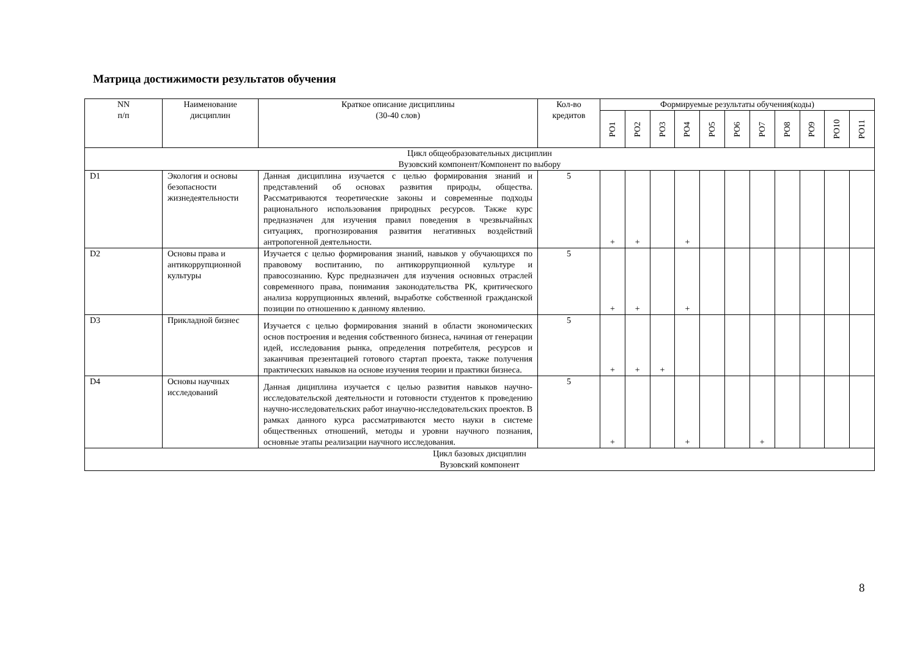Матрица достижимости результатов обучения
| NN п/п | Наименование дисциплин | Краткое описание дисциплины (30-40 слов) | Кол-во кредитов | Формируемые результаты обучения(коды) | | | | | | | | | | |
| --- | --- | --- | --- | --- | --- | --- | --- | --- | --- | --- | --- | --- | --- | --- |
| | | | | РО1 | РО2 | РО3 | РО4 | РО5 | РО6 | РО7 | РО8 | РО9 | РО10 | РО11 |
| Цикл общеобразовательных дисциплин Вузовский компонент/Компонент по выбору | | | | | | | | | | | | | | |
| D1 | Экология и основы безопасности жизнедеятельности | Данная дисциплина изучается с целью формирования знаний и представлений об основах развития природы, общества. Рассматриваются теоретические законы и современные подходы рационального использования природных ресурсов. Также курс предназначен для изучения правил поведения в чрезвычайных ситуациях, прогнозирования развития негативных воздействий антропогенной деятельности. | 5 | + | + | | + | | | | | | | |
| D2 | Основы права и антикоррупционной культуры | Изучается с целью формирования знаний, навыков у обучающихся по правовому воспитанию, по антикоррупционной культуре и правосознанию. Курс предназначен для изучения основных отраслей современного права, понимания законодательства РК, критического анализа коррупционных явлений, выработке собственной гражданской позиции по отношению к данному явлению. | 5 | + | + | | + | | | | | | | |
| D3 | Прикладной бизнес | Изучается с целью формирования знаний в области экономических основ построения и ведения собственного бизнеса, начиная от генерации идей, исследования рынка, определения потребителя, ресурсов и заканчивая презентацией готового стартап проекта, также получения практических навыков на основе изучения теории и практики бизнеса. | 5 | + | + | + | | | | | | | | |
| D4 | Основы научных исследований | Данная дициплина изучается с целью развития навыков научно-исследовательской деятельности и готовности студентов к проведению научно-исследовательских работ инаучно-исследовательских проектов. В рамках данного курса рассматриваются место науки в системе общественных отношений, методы и уровни научного познания, основные этапы реализации научного исследования. | 5 | + | | | + | | | + | | | | |
| Цикл базовых дисциплин Вузовский компонент | | | | | | | | | | | | | | |
8